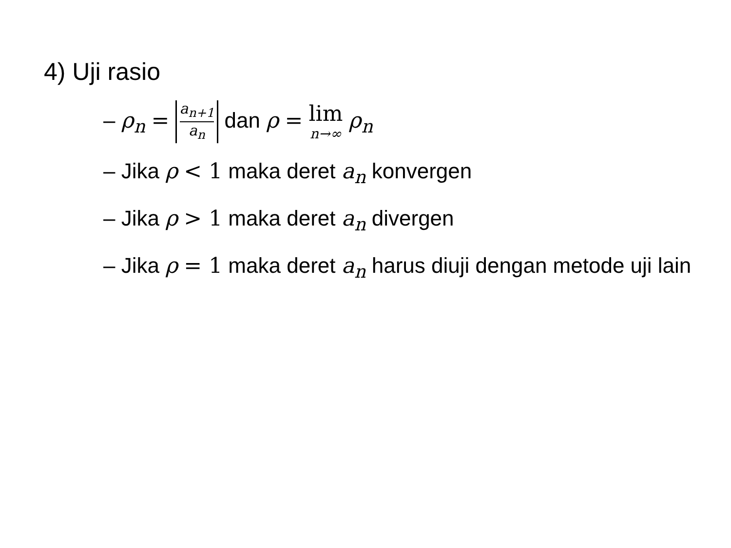4) Uji rasio
– ρ<sub>n</sub> = a<sub>n+1</sub> a<sub>n</sub> dan ρ = lim n→∞ ρ<sub>n</sub>
– Jika ρ < 1 maka deret a<sub>n</sub> konvergen
– Jika ρ > 1 maka deret a<sub>n</sub> divergen
– Jika ρ = 1 maka deret a<sub>n</sub> harus diuji dengan metode uji lain